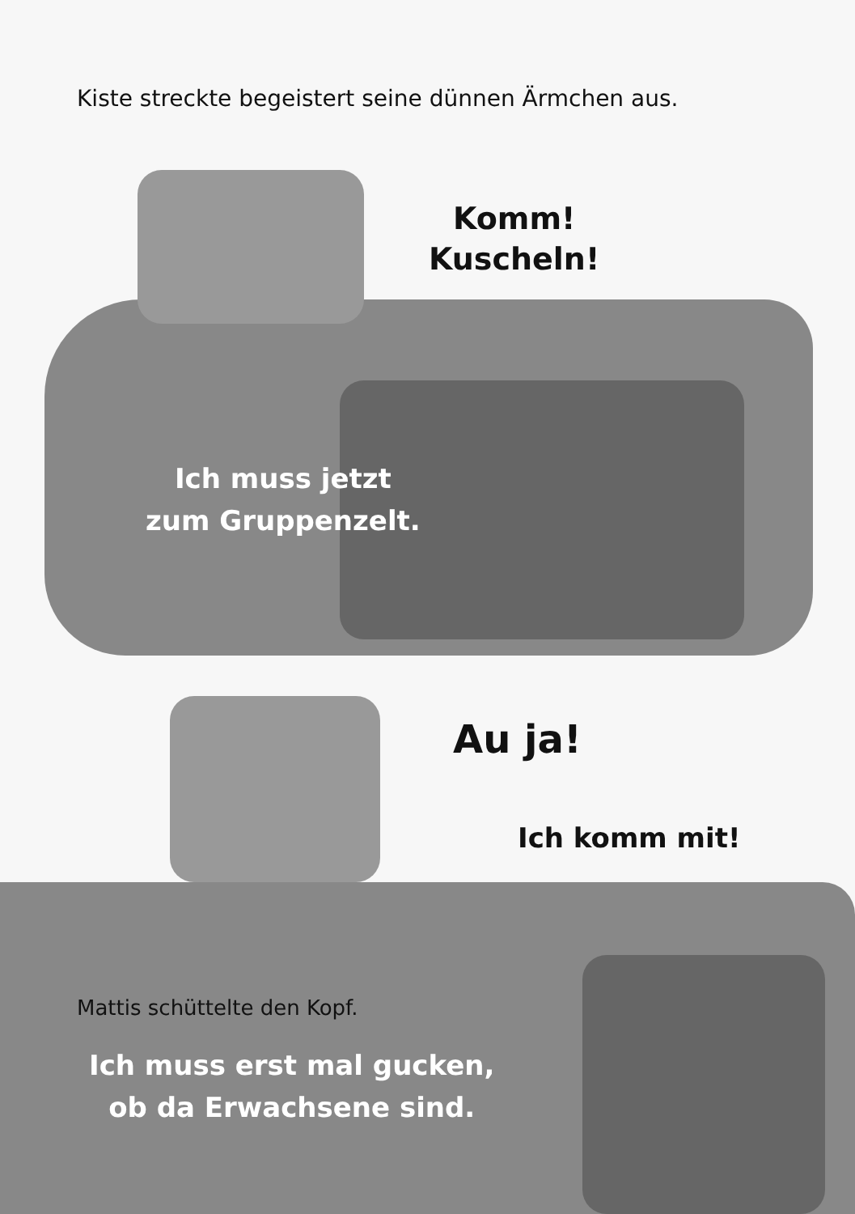Kiste streckte begeistert seine dünnen Ärmchen aus.
Komm!
Kuscheln!
Ich muss jetzt
zum Gruppenzelt.
Au ja!
Ich komm mit!
Mattis schüttelte den Kopf.
Ich muss erst mal gucken,
ob da Erwachsene sind.